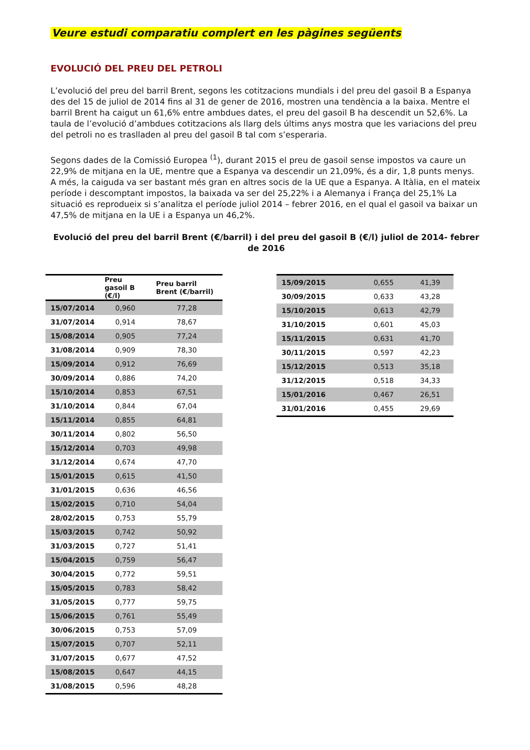Veure estudi comparatiu complert en les pàgines següents
EVOLUCIÓ DEL PREU DEL PETROLI
L’evolució del preu del barril Brent, segons les cotitzacions mundials i del preu del gasoil B a Espanya des del 15 de juliol de 2014 fins al 31 de gener de 2016, mostren una tendència a la baixa. Mentre el barril Brent ha caigut un 61,6% entre ambdues dates, el preu del gasoil B ha descendit un 52,6%. La taula de l’evolució d’ambdues cotitzacions als llarg dels últims anys mostra que les variacions del preu del petroli no es traslladen al preu del gasoil B tal com s’esperaria.
Segons dades de la Comissió Europea <sup>(1</sup>), durant 2015 el preu de gasoil sense impostos va caure un 22,9% de mitjana en la UE, mentre que a Espanya va descendir un 21,09%, és a dir, 1,8 punts menys. A més, la caiguda va ser bastant més gran en altres socis de la UE que a Espanya. A Itàlia, en el mateix període i descomptant impostos, la baixada va ser del 25,22% i a Alemanya i França del 25,1% La situació es reprodueix si s’analitza el període juliol 2014 – febrer 2016, en el qual el gasoil va baixar un 47,5% de mitjana en la UE i a Espanya un 46,2%.
Evolució del preu del barril Brent (€/barril) i del preu del gasoil B (€/l) juliol de 2014- febrer de 2016
| | Preu gasoil B (€/l) | Preu barril Brent (€/barril) |
| --- | --- | --- |
| 15/07/2014 | 0,960 | 77,28 |
| 31/07/2014 | 0,914 | 78,67 |
| 15/08/2014 | 0,905 | 77,24 |
| 31/08/2014 | 0,909 | 78,30 |
| 15/09/2014 | 0,912 | 76,69 |
| 30/09/2014 | 0,886 | 74,20 |
| 15/10/2014 | 0,853 | 67,51 |
| 31/10/2014 | 0,844 | 67,04 |
| 15/11/2014 | 0,855 | 64,81 |
| 30/11/2014 | 0,802 | 56,50 |
| 15/12/2014 | 0,703 | 49,98 |
| 31/12/2014 | 0,674 | 47,70 |
| 15/01/2015 | 0,615 | 41,50 |
| 31/01/2015 | 0,636 | 46,56 |
| 15/02/2015 | 0,710 | 54,04 |
| 28/02/2015 | 0,753 | 55,79 |
| 15/03/2015 | 0,742 | 50,92 |
| 31/03/2015 | 0,727 | 51,41 |
| 15/04/2015 | 0,759 | 56,47 |
| 30/04/2015 | 0,772 | 59,51 |
| 15/05/2015 | 0,783 | 58,42 |
| 31/05/2015 | 0,777 | 59,75 |
| 15/06/2015 | 0,761 | 55,49 |
| 30/06/2015 | 0,753 | 57,09 |
| 15/07/2015 | 0,707 | 52,11 |
| 31/07/2015 | 0,677 | 47,52 |
| 15/08/2015 | 0,647 | 44,15 |
| 31/08/2015 | 0,596 | 48,28 |
| 15/09/2015 | 0,655 | 41,39 |
| 30/09/2015 | 0,633 | 43,28 |
| 15/10/2015 | 0,613 | 42,79 |
| 31/10/2015 | 0,601 | 45,03 |
| 15/11/2015 | 0,631 | 41,70 |
| 30/11/2015 | 0,597 | 42,23 |
| 15/12/2015 | 0,513 | 35,18 |
| 31/12/2015 | 0,518 | 34,33 |
| 15/01/2016 | 0,467 | 26,51 |
| 31/01/2016 | 0,455 | 29,69 |